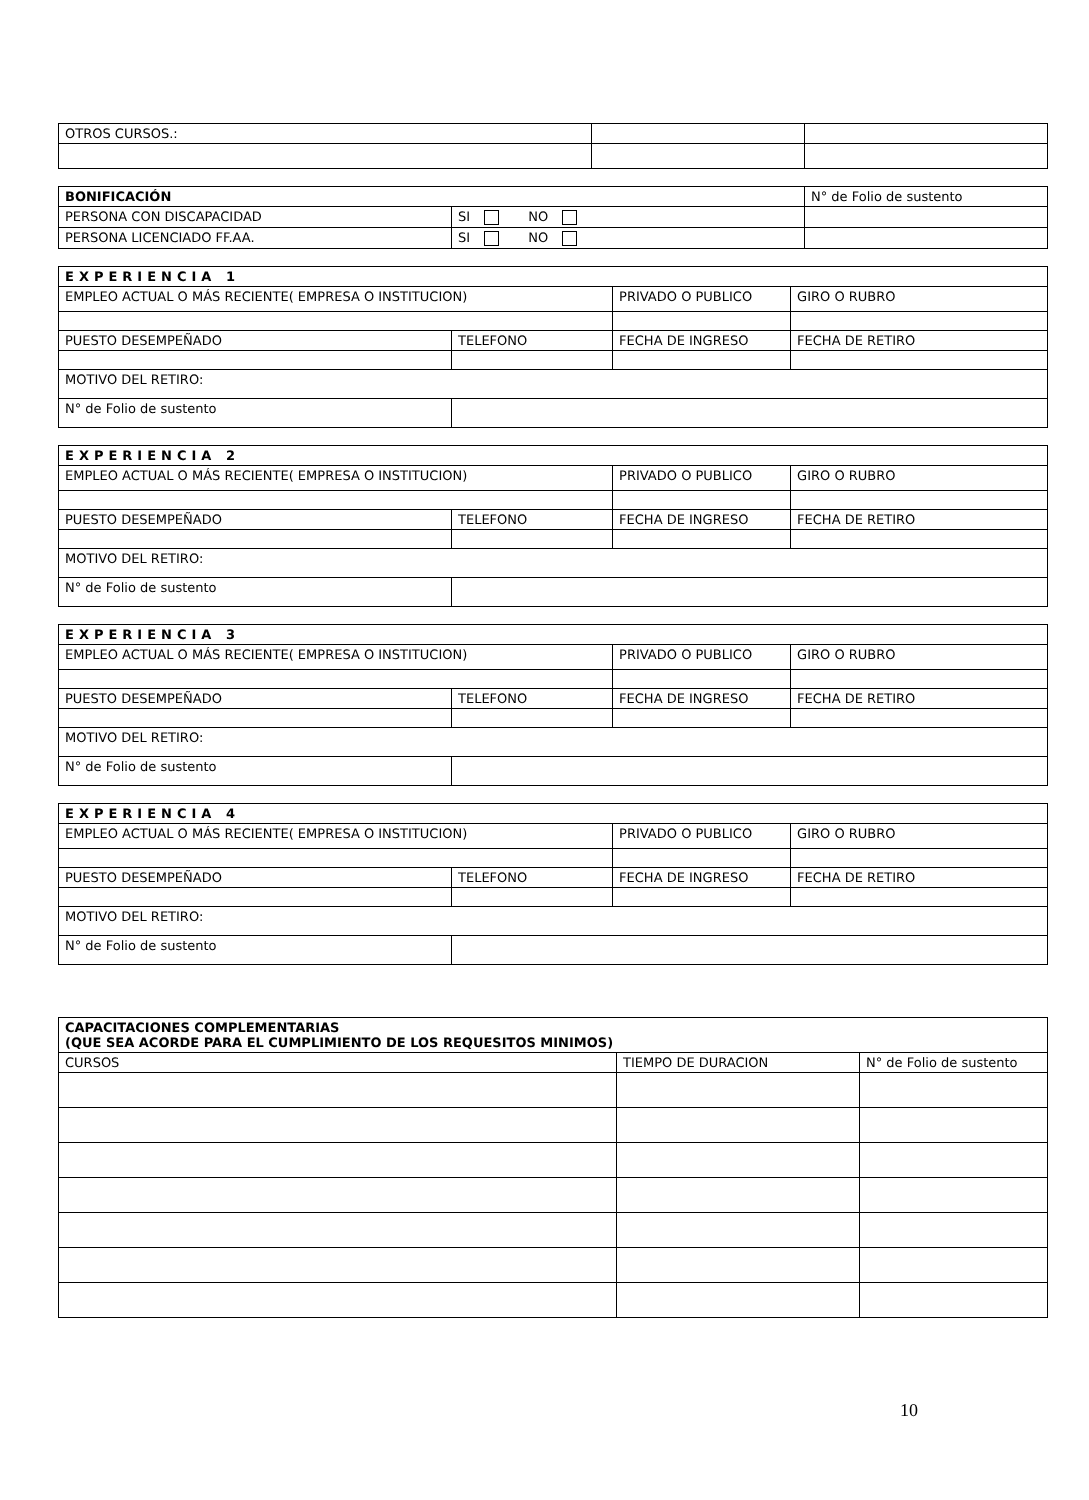| OTROS CURSOS.: | | |
| BONIFICACIÓN | | N° de Folio de sustento |
| PERSONA CON DISCAPACIDAD | SI NO | |
| PERSONA LICENCIADO FF.AA. | SI NO | |
| EXPERIENCIA 1 | | | |
| EMPLEO ACTUAL O MÁS RECIENTE( EMPRESA O INSTITUCION) | | PRIVADO O PUBLICO | GIRO O RUBRO |
| PUESTO DESEMPEÑADO | TELEFONO | FECHA DE INGRESO | FECHA DE RETIRO |
| MOTIVO DEL RETIRO: | | | |
| N° de Folio de sustento | | | |
| EXPERIENCIA 2 | | | |
| EMPLEO ACTUAL O MÁS RECIENTE( EMPRESA O INSTITUCION) | | PRIVADO O PUBLICO | GIRO O RUBRO |
| PUESTO DESEMPEÑADO | TELEFONO | FECHA DE INGRESO | FECHA DE RETIRO |
| MOTIVO DEL RETIRO: | | | |
| N° de Folio de sustento | | | |
| EXPERIENCIA 3 | | | |
| EMPLEO ACTUAL O MÁS RECIENTE( EMPRESA O INSTITUCION) | | PRIVADO O PUBLICO | GIRO O RUBRO |
| PUESTO DESEMPEÑADO | TELEFONO | FECHA DE INGRESO | FECHA DE RETIRO |
| MOTIVO DEL RETIRO: | | | |
| N° de Folio de sustento | | | |
| EXPERIENCIA 4 | | | |
| EMPLEO ACTUAL O MÁS RECIENTE( EMPRESA O INSTITUCION) | | PRIVADO O PUBLICO | GIRO O RUBRO |
| PUESTO DESEMPEÑADO | TELEFONO | FECHA DE INGRESO | FECHA DE RETIRO |
| MOTIVO DEL RETIRO: | | | |
| N° de Folio de sustento | | | |
| CAPACITACIONES COMPLEMENTARIAS (QUE SEA ACORDE PARA EL CUMPLIMIENTO DE LOS REQUESITOS MINIMOS) | | |
| CURSOS | TIEMPO DE DURACION | N° de Folio de sustento |
10